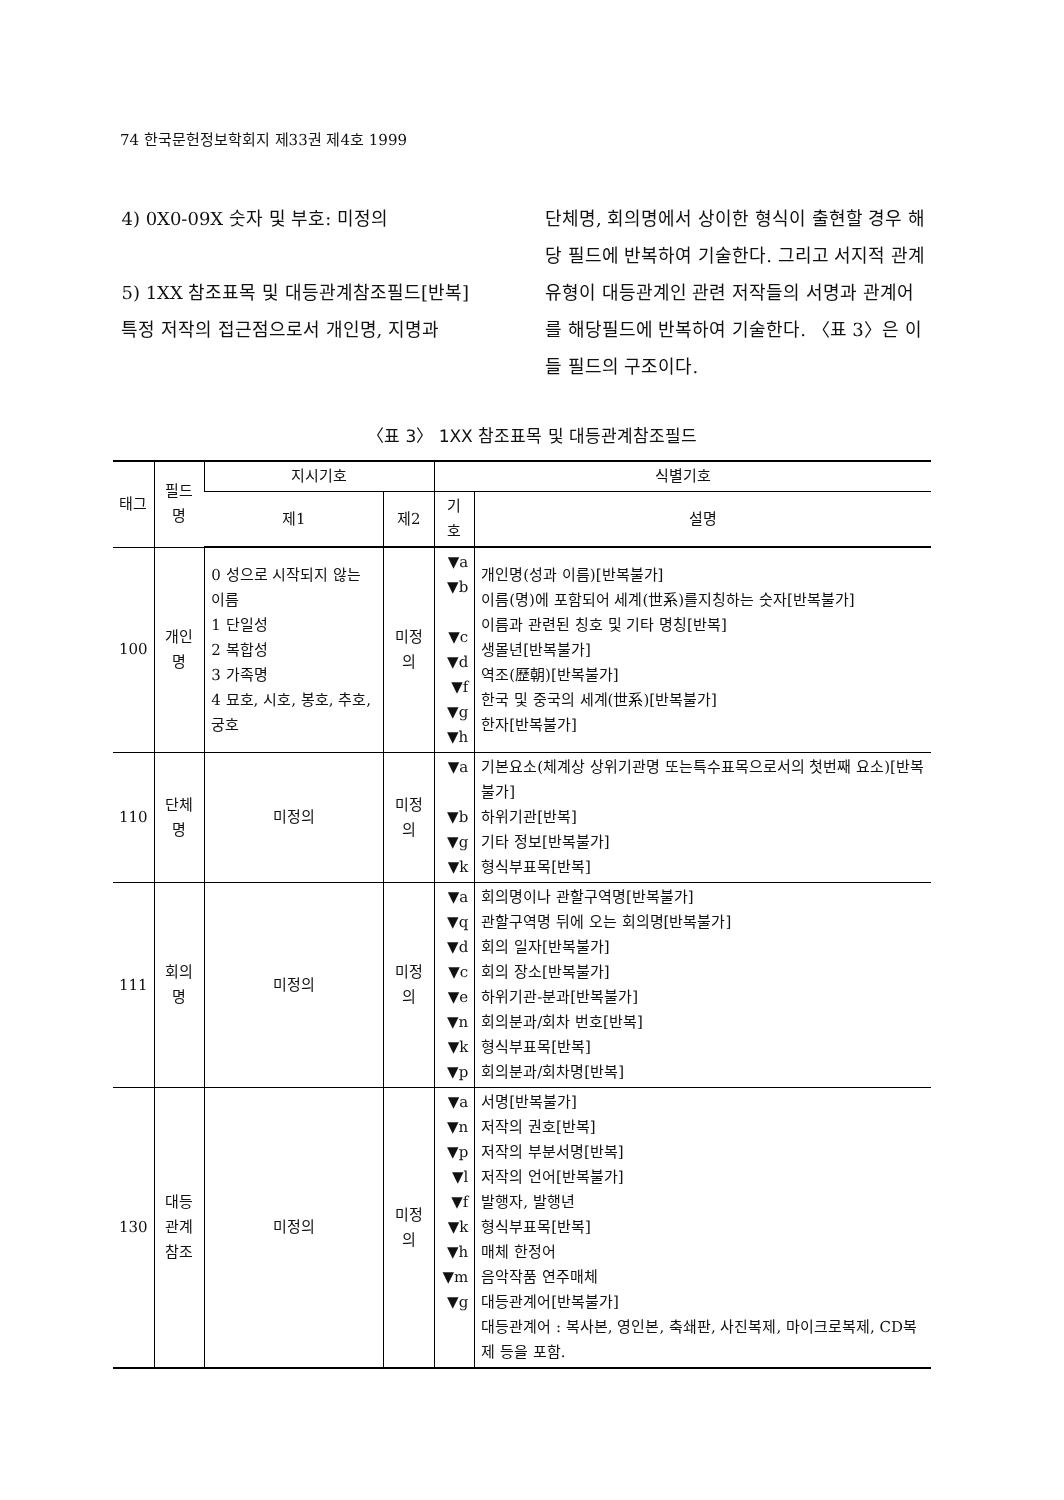74 한국문헌정보학회지 제33권 제4호 1999
4) 0X0-09X 숫자 및 부호: 미정의
5) 1XX 참조표목 및 대등관계참조필드[반복]
특정 저작의 접근점으로서 개인명, 지명과
단체명, 회의명에서 상이한 형식이 출현할 경우 해당 필드에 반복하여 기술한다. 그리고 서지적 관계유형이 대등관계인 관련 저작들의 서명과 관계어를 해당필드에 반복하여 기술한다. 〈표 3〉은 이들 필드의 구조이다.
〈표 3〉 1XX 참조표목 및 대등관계참조필드
| 태그 | 필드명 | 지시기호 | | 식별기호 | |
| --- | --- | --- | --- | --- | --- |
| | | 제1 | 제2 | 기호 | 설명 |
| 100 | 개인명 | 0 성으로 시작되지 않는 이름 1 단일성 2 복합성 3 가족명 4 묘호, 시호, 봉호, 추호, 궁호 | 미정의 | ▼a ▼b ▼c ▼d ▼f ▼g ▼h | 개인명(성과 이름)[반복불가] 이름(명)에 포함되어 세계(世系)를지칭하는 숫자[반복불가] 이름과 관련된 칭호 및 기타 명칭[반복] 생몰년[반복불가] 역조(歷朝)[반복불가] 한국 및 중국의 세계(世系)[반복불가] 한자[반복불가] |
| 110 | 단체명 | 미정의 | 미정의 | ▼a ▼b ▼g ▼k | 기본요소(체계상 상위기관명 또는특수표목으로서의 첫번째 요소)[반복불가] 하위기관[반복] 기타 정보[반복불가] 형식부표목[반복] |
| 111 | 회의명 | 미정의 | 미정의 | ▼a ▼q ▼d ▼c ▼e ▼n ▼k ▼p | 회의명이나 관할구역명[반복불가] 관할구역명 뒤에 오는 회의명[반복불가] 회의 일자[반복불가] 회의 장소[반복불가] 하위기관-분과[반복불가] 회의분과/회차 번호[반복] 형식부표목[반복] 회의분과/회차명[반복] |
| 130 | 대등 관계 참조 | 미정의 | 미정의 | ▼a ▼n ▼p ▼l ▼f ▼k ▼h ▼m ▼g | 서명[반복불가] 저작의 권호[반복] 저작의 부분서명[반복] 저작의 언어[반복불가] 발행자, 발행년 형식부표목[반복] 매체 한정어 음악작품 연주매체 대등관계어[반복불가] 대등관계어 : 복사본, 영인본, 축쇄판, 사진복제, 마이크로복제, CD복제 등을 포함. |